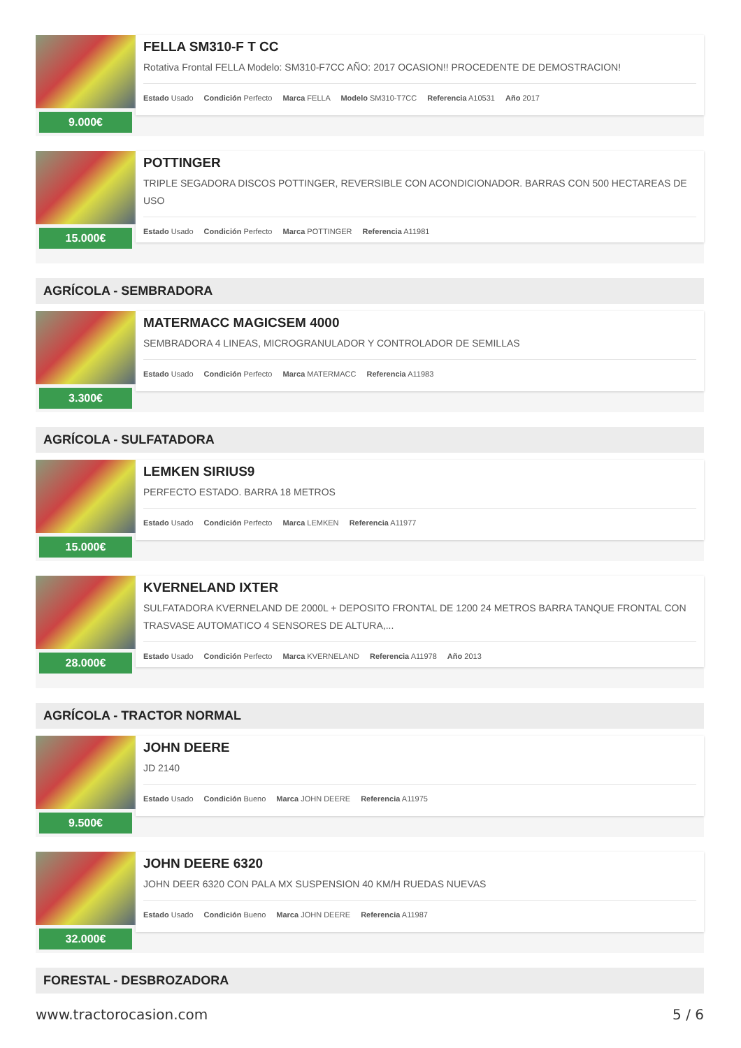9.000€
FELLA SM310-F T CC
Rotativa Frontal FELLA Modelo: SM310-F7CC AÑO: 2017 OCASION!! PROCEDENTE DE DEMOSTRACION!
Estado Usado Condición Perfecto Marca FELLA Modelo SM310-T7CC Referencia A10531 Año 2017
15.000€
POTTINGER
TRIPLE SEGADORA DISCOS POTTINGER, REVERSIBLE CON ACONDICIONADOR. BARRAS CON 500 HECTAREAS DE USO
Estado Usado Condición Perfecto Marca POTTINGER Referencia A11981
AGRÍCOLA - SEMBRADORA
3.300€
MATERMACC MAGICSEM 4000
SEMBRADORA 4 LINEAS, MICROGRANULADOR Y CONTROLADOR DE SEMILLAS
Estado Usado Condición Perfecto Marca MATERMACC Referencia A11983
AGRÍCOLA - SULFATADORA
15.000€
LEMKEN SIRIUS9
PERFECTO ESTADO. BARRA 18 METROS
Estado Usado Condición Perfecto Marca LEMKEN Referencia A11977
28.000€
KVERNELAND IXTER
SULFATADORA KVERNELAND DE 2000L + DEPOSITO FRONTAL DE 1200 24 METROS BARRA TANQUE FRONTAL CON TRASVASE AUTOMATICO 4 SENSORES DE ALTURA,...
Estado Usado Condición Perfecto Marca KVERNELAND Referencia A11978 Año 2013
AGRÍCOLA - TRACTOR NORMAL
9.500€
JOHN DEERE
JD 2140
Estado Usado Condición Bueno Marca JOHN DEERE Referencia A11975
32.000€
JOHN DEERE 6320
JOHN DEER 6320 CON PALA MX SUSPENSION 40 KM/H RUEDAS NUEVAS
Estado Usado Condición Bueno Marca JOHN DEERE Referencia A11987
FORESTAL - DESBROZADORA
www.tractorocasion.com 5 / 6